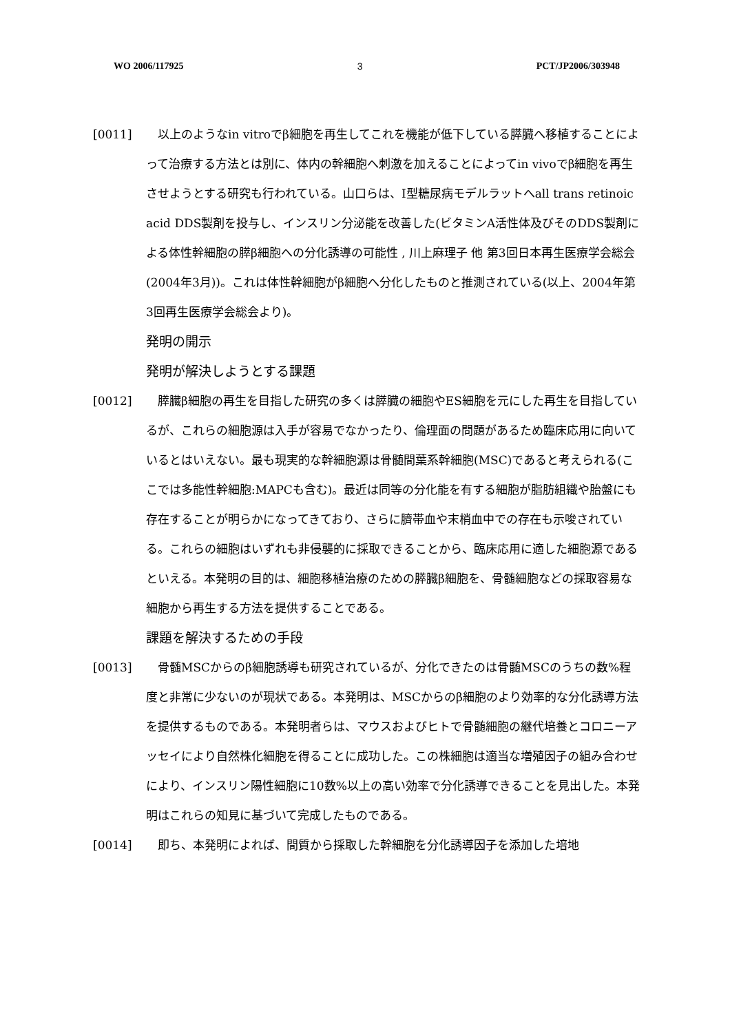WO 2006/117925 3 PCT/JP2006/303948
[0011] 以上のようなin vitroでβ細胞を再生してこれを機能が低下している膵臓へ移植することによって治療する方法とは別に、体内の幹細胞へ刺激を加えることによってin vivoでβ細胞を再生させようとする研究も行われている。山口らは、I型糖尿病モデルラットへall trans retinoic acid DDS製剤を投与し、インスリン分泌能を改善した(ビタミンA活性体及びそのDDS製剤による体性幹細胞の膵β細胞への分化誘導の可能性 , 川上麻理子 他 第3回日本再生医療学会総会(2004年3月))。これは体性幹細胞がβ細胞へ分化したものと推測されている(以上、2004年第3回再生医療学会総会より)。
発明の開示
発明が解決しようとする課題
[0012] 膵臓β細胞の再生を目指した研究の多くは膵臓の細胞やES細胞を元にした再生を目指しているが、これらの細胞源は入手が容易でなかったり、倫理面の問題があるため臨床応用に向いているとはいえない。最も現実的な幹細胞源は骨髄間葉系幹細胞(MSC)であると考えられる(ここでは多能性幹細胞:MAPCも含む)。最近は同等の分化能を有する細胞が脂肪組織や胎盤にも存在することが明らかになってきており、さらに臍帯血や末梢血中での存在も示唆されている。これらの細胞はいずれも非侵襲的に採取できることから、臨床応用に適した細胞源であるといえる。本発明の目的は、細胞移植治療のための膵臓β細胞を、骨髄細胞などの採取容易な細胞から再生する方法を提供することである。
課題を解決するための手段
[0013] 骨髄MSCからのβ細胞誘導も研究されているが、分化できたのは骨髄MSCのうちの数%程度と非常に少ないのが現状である。本発明は、MSCからのβ細胞のより効率的な分化誘導方法を提供するものである。本発明者らは、マウスおよびヒトで骨髄細胞の継代培養とコロニーアッセイにより自然株化細胞を得ることに成功した。この株細胞は適当な増殖因子の組み合わせにより、インスリン陽性細胞に10数%以上の高い効率で分化誘導できることを見出した。本発明はこれらの知見に基づいて完成したものである。
[0014] 即ち、本発明によれば、間質から採取した幹細胞を分化誘導因子を添加した培地